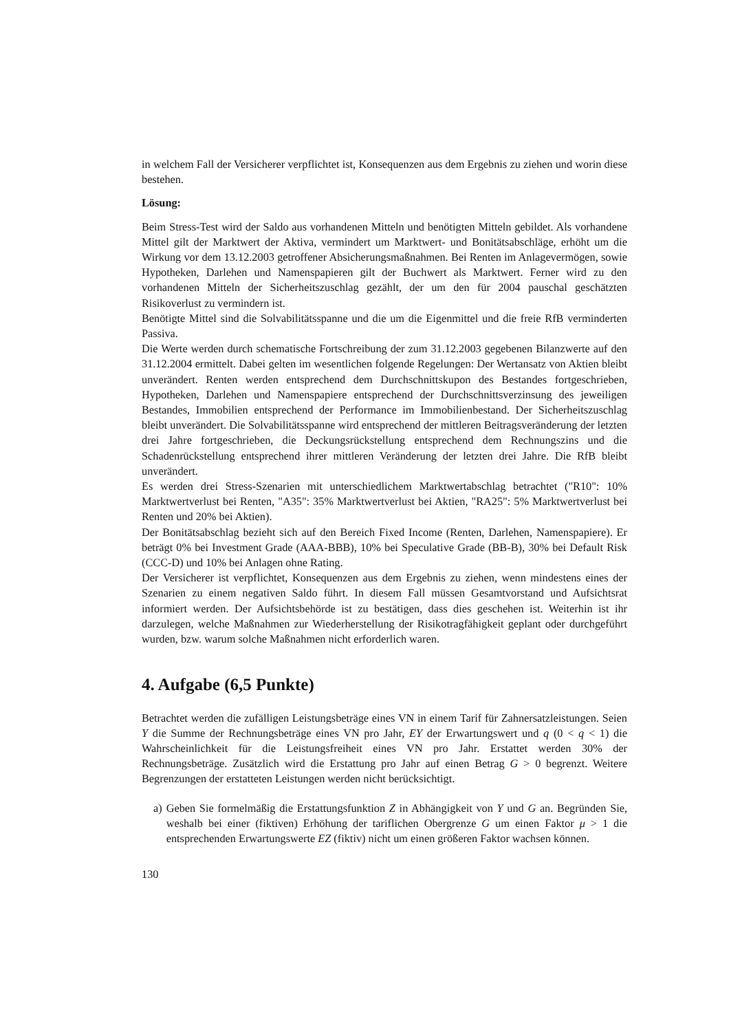in welchem Fall der Versicherer verpflichtet ist, Konsequenzen aus dem Ergebnis zu ziehen und worin diese bestehen.
Lösung:
Beim Stress-Test wird der Saldo aus vorhandenen Mitteln und benötigten Mitteln gebildet. Als vorhandene Mittel gilt der Marktwert der Aktiva, vermindert um Marktwert- und Bonitätsabschläge, erhöht um die Wirkung vor dem 13.12.2003 getroffener Absicherungsmaßnahmen. Bei Renten im Anlagevermögen, sowie Hypotheken, Darlehen und Namenspapieren gilt der Buchwert als Marktwert. Ferner wird zu den vorhandenen Mitteln der Sicherheitszuschlag gezählt, der um den für 2004 pauschal geschätzten Risikoverlust zu vermindern ist.
Benötigte Mittel sind die Solvabilitätsspanne und die um die Eigenmittel und die freie RfB verminderten Passiva.
Die Werte werden durch schematische Fortschreibung der zum 31.12.2003 gegebenen Bilanzwerte auf den 31.12.2004 ermittelt. Dabei gelten im wesentlichen folgende Regelungen: Der Wertansatz von Aktien bleibt unverändert. Renten werden entsprechend dem Durchschnittskupon des Bestandes fortgeschrieben, Hypotheken, Darlehen und Namenspapiere entsprechend der Durchschnittsverzinsung des jeweiligen Bestandes, Immobilien entsprechend der Performance im Immobilienbestand. Der Sicherheitszuschlag bleibt unverändert. Die Solvabilitätsspanne wird entsprechend der mittleren Beitragsveränderung der letzten drei Jahre fortgeschrieben, die Deckungsrückstellung entsprechend dem Rechnungszins und die Schadenrückstellung entsprechend ihrer mittleren Veränderung der letzten drei Jahre. Die RfB bleibt unverändert.
Es werden drei Stress-Szenarien mit unterschiedlichem Marktwertabschlag betrachtet ("R10": 10% Marktwertverlust bei Renten, "A35": 35% Marktwertverlust bei Aktien, "RA25": 5% Marktwertverlust bei Renten und 20% bei Aktien).
Der Bonitätsabschlag bezieht sich auf den Bereich Fixed Income (Renten, Darlehen, Namenspapiere). Er beträgt 0% bei Investment Grade (AAA-BBB), 10% bei Speculative Grade (BB-B), 30% bei Default Risk (CCC-D) und 10% bei Anlagen ohne Rating.
Der Versicherer ist verpflichtet, Konsequenzen aus dem Ergebnis zu ziehen, wenn mindestens eines der Szenarien zu einem negativen Saldo führt. In diesem Fall müssen Gesamtvorstand und Aufsichtsrat informiert werden. Der Aufsichtsbehörde ist zu bestätigen, dass dies geschehen ist. Weiterhin ist ihr darzulegen, welche Maßnahmen zur Wiederherstellung der Risikotragfähigkeit geplant oder durchgeführt wurden, bzw. warum solche Maßnahmen nicht erforderlich waren.
4. Aufgabe (6,5 Punkte)
Betrachtet werden die zufälligen Leistungsbeträge eines VN in einem Tarif für Zahnersatzleistungen. Seien Y die Summe der Rechnungsbeträge eines VN pro Jahr, EY der Erwartungswert und q (0 < q < 1) die Wahrscheinlichkeit für die Leistungsfreiheit eines VN pro Jahr. Erstattet werden 30% der Rechnungsbeträge. Zusätzlich wird die Erstattung pro Jahr auf einen Betrag G > 0 begrenzt. Weitere Begrenzungen der erstatteten Leistungen werden nicht berücksichtigt.
a) Geben Sie formelmäßig die Erstattungsfunktion Z in Abhängigkeit von Y und G an. Begründen Sie, weshalb bei einer (fiktiven) Erhöhung der tariflichen Obergrenze G um einen Faktor μ > 1 die entsprechenden Erwartungswerte EZ (fiktiv) nicht um einen größeren Faktor wachsen können.
130